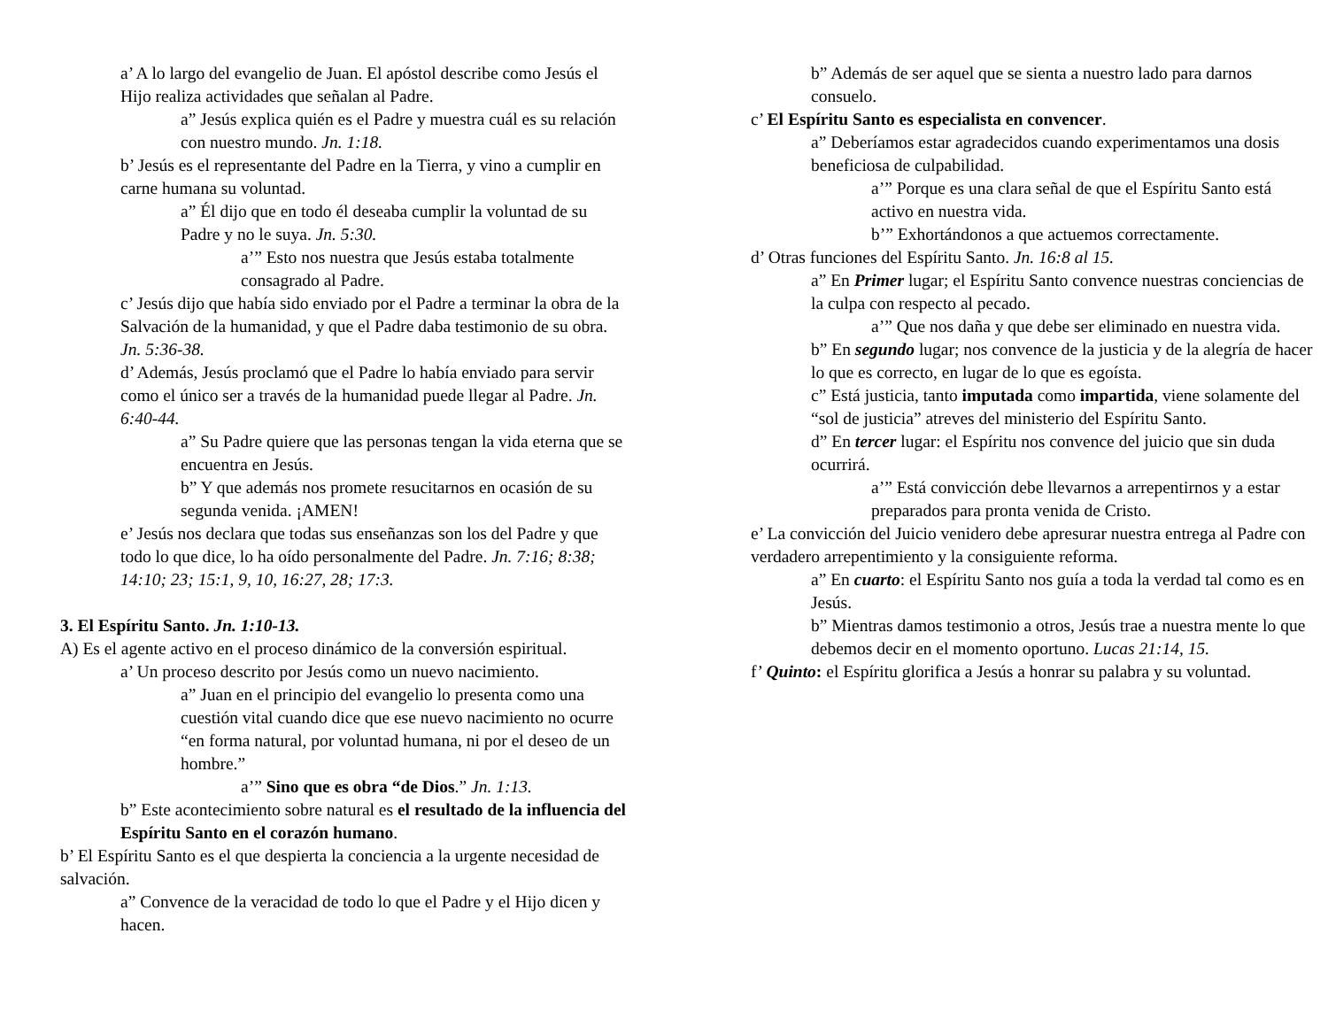a’ A lo largo del evangelio de Juan. El apóstol describe como Jesús el Hijo realiza actividades que señalan al Padre.
a” Jesús explica quién es el Padre y muestra cuál es su relación con nuestro mundo. Jn. 1:18.
b’ Jesús es el representante del Padre en la Tierra, y vino a cumplir en carne humana su voluntad.
a” Él dijo que en todo él deseaba cumplir la voluntad de su Padre y no le suya. Jn. 5:30.
a’” Esto nos nuestra que Jesús estaba totalmente consagrado al Padre.
c’ Jesús dijo que había sido enviado por el Padre a terminar la obra de la Salvación de la humanidad, y que el Padre daba testimonio de su obra. Jn. 5:36-38.
d’ Además, Jesús proclamó que el Padre lo había enviado para servir como el único ser a través de la humanidad puede llegar al Padre. Jn. 6:40-44.
a” Su Padre quiere que las personas tengan la vida eterna que se encuentra en Jesús.
b” Y que además nos promete resucitarnos en ocasión de su segunda venida. ¡AMEN!
e’ Jesús nos declara que todas sus enseñanzas son los del Padre y que todo lo que dice, lo ha oído personalmente del Padre. Jn. 7:16; 8:38; 14:10; 23; 15:1, 9, 10, 16:27, 28; 17:3.
3. El Espíritu Santo. Jn. 1:10-13.
A) Es el agente activo en el proceso dinámico de la conversión espiritual.
a’ Un proceso descrito por Jesús como un nuevo nacimiento.
a” Juan en el principio del evangelio lo presenta como una cuestión vital cuando dice que ese nuevo nacimiento no ocurre “en forma natural, por voluntad humana, ni por el deseo de un hombre.”
a’” Sino que es obra “de Dios.” Jn. 1:13.
b” Este acontecimiento sobre natural es el resultado de la influencia del Espíritu Santo en el corazón humano.
b’ El Espíritu Santo es el que despierta la conciencia a la urgente necesidad de salvación.
a” Convence de la veracidad de todo lo que el Padre y el Hijo dicen y hacen.
b” Además de ser aquel que se sienta a nuestro lado para darnos consuelo.
c’ El Espíritu Santo es especialista en convencer.
a” Deberíamos estar agradecidos cuando experimentamos una dosis beneficiosa de culpabilidad.
a’” Porque es una clara señal de que el Espíritu Santo está activo en nuestra vida.
b’” Exhortándonos a que actuemos correctamente.
d’ Otras funciones del Espíritu Santo. Jn. 16:8 al 15.
a” En Primer lugar; el Espíritu Santo convence nuestras conciencias de la culpa con respecto al pecado.
a’” Que nos daña y que debe ser eliminado en nuestra vida.
b” En segundo lugar; nos convence de la justicia y de la alegría de hacer lo que es correcto, en lugar de lo que es egoísta.
c” Está justicia, tanto imputada como impartida, viene solamente del “sol de justicia” atreves del ministerio del Espíritu Santo.
d” En tercer lugar: el Espíritu nos convence del juicio que sin duda ocurrirá.
a’” Está convicción debe llevarnos a arrepentirnos y a estar preparados para pronta venida de Cristo.
e’ La convicción del Juicio venidero debe apresurar nuestra entrega al Padre con verdadero arrepentimiento y la consiguiente reforma.
a” En cuarto: el Espíritu Santo nos guía a toda la verdad tal como es en Jesús.
b” Mientras damos testimonio a otros, Jesús trae a nuestra mente lo que debemos decir en el momento oportuno. Lucas 21:14, 15.
f’ Quinto: el Espíritu glorifica a Jesús a honrar su palabra y su voluntad.